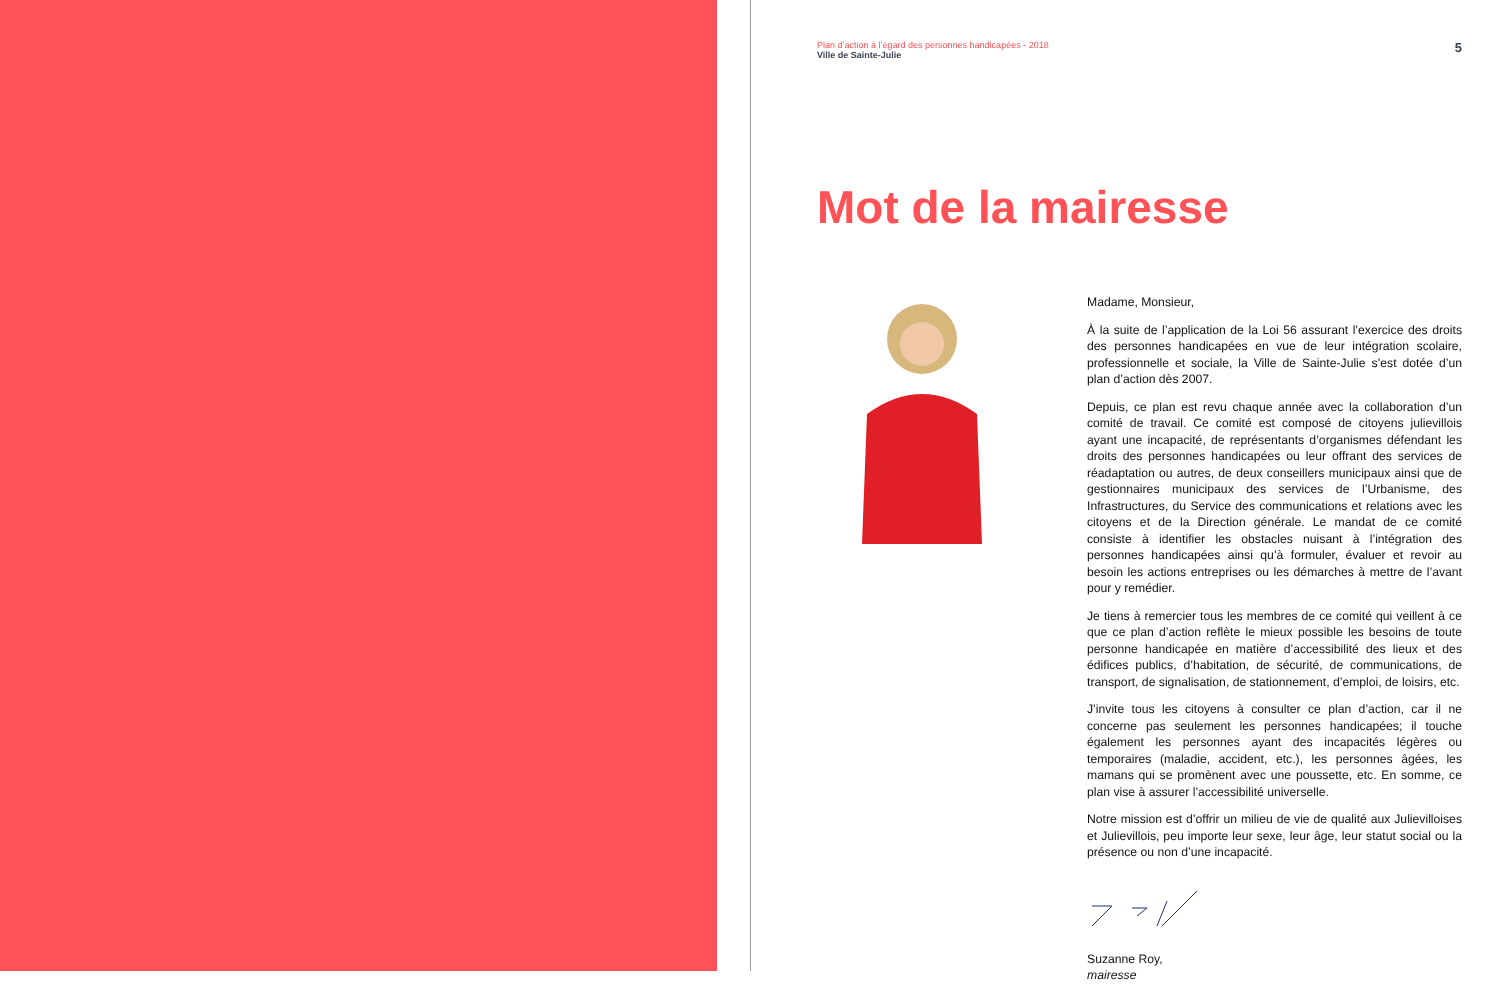Plan d’action à l’égard des personnes handicapées - 2018
Ville de Sainte-Julie
5
Mot de la mairesse
Madame, Monsieur,
À la suite de l’application de la Loi 56 assurant l’exercice des droits des personnes handicapées en vue de leur intégration scolaire, professionnelle et sociale, la Ville de Sainte-Julie s’est dotée d’un plan d’action dès 2007.
Depuis, ce plan est revu chaque année avec la collaboration d’un comité de travail. Ce comité est composé de citoyens julievillois ayant une incapacité, de représentants d’organismes défendant les droits des personnes handicapées ou leur offrant des services de réadaptation ou autres, de deux conseillers municipaux ainsi que de gestionnaires municipaux des services de l’Urbanisme, des Infrastructures, du Service des communications et relations avec les citoyens et de la Direction générale. Le mandat de ce comité consiste à identifier les obstacles nuisant à l’intégration des personnes handicapées ainsi qu’à formuler, évaluer et revoir au besoin les actions entreprises ou les démarches à mettre de l’avant pour y remédier.
Je tiens à remercier tous les membres de ce comité qui veillent à ce que ce plan d’action reflète le mieux possible les besoins de toute personne handicapée en matière d’accessibilité des lieux et des édifices publics, d’habitation, de sécurité, de communications, de transport, de signalisation, de stationnement, d’emploi, de loisirs, etc.
J’invite tous les citoyens à consulter ce plan d’action, car il ne concerne pas seulement les personnes handicapées; il touche également les personnes ayant des incapacités légères ou temporaires (maladie, accident, etc.), les personnes âgées, les mamans qui se promènent avec une poussette, etc. En somme, ce plan vise à assurer l’accessibilité universelle.
Notre mission est d’offrir un milieu de vie de qualité aux Julievilloises et Julievillois, peu importe leur sexe, leur âge, leur statut social ou la présence ou non d’une incapacité.
Suzanne Roy,
mairesse